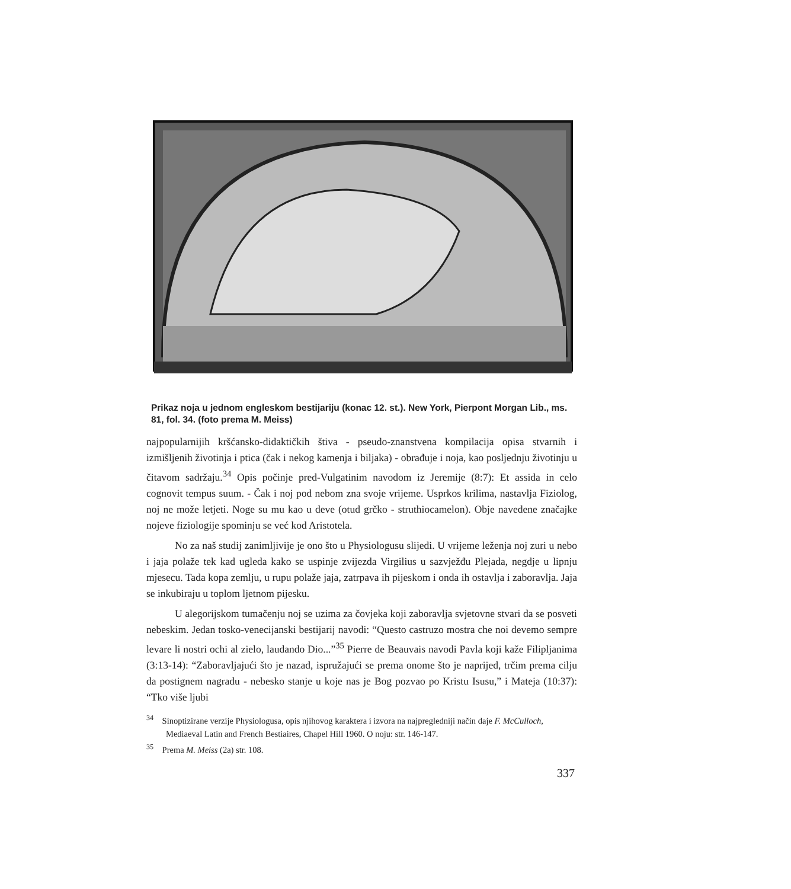Prikaz noja u jednom engleskom bestijariju (konac 12. st.). New York, Pierpont Morgan Lib., ms. 81, fol. 34. (foto prema M. Meiss)
najpopularnijih kršćansko-didaktičkih štiva - pseudo-znanstvena kompilacija opisa stvarnih i izmišljenih životinja i ptica (čak i nekog kamenja i biljaka) - obrađuje i noja, kao posljednju životinju u čitavom sadržaju.<sup>34</sup> Opis počinje pred-Vulgatinim navodom iz Jeremije (8:7): Et assida in celo cognovit tempus suum. - Čak i noj pod nebom zna svoje vrijeme. Usprkos krilima, nastavlja Fiziolog, noj ne može letjeti. Noge su mu kao u deve (otud grčko - struthiocamelon). Obje navedene značajke nojeve fiziologije spominju se već kod Aristotela.
No za naš studij zanimljivije je ono što u Physiologusu slijedi. U vrijeme leženja noj zuri u nebo i jaja polaže tek kad ugleda kako se uspinje zvijezda Virgilius u sazvježđu Plejada, negdje u lipnju mjesecu. Tada kopa zemlju, u rupu polaže jaja, zatrpava ih pijeskom i onda ih ostavlja i zaboravlja. Jaja se inkubiraju u toplom ljetnom pijesku.
U alegorijskom tumačenju noj se uzima za čovjeka koji zaboravlja svjetovne stvari da se posveti nebeskim. Jedan tosko-venecijanski bestijarij navodi: “Questo castruzo mostra che noi devemo sempre levare li nostri ochi al zielo, laudando Dio...”<sup>35</sup> Pierre de Beauvais navodi Pavla koji kaže Filipljanima (3:13-14): “Zaboravljajući što je nazad, ispružajući se prema onome što je naprijed, trčim prema cilju da postignem nagradu - nebesko stanje u koje nas je Bog pozvao po Kristu Isusu,” i Mateja (10:37): “Tko više ljubi
<sup>34</sup> Sinoptizirane verzije Physiologusa, opis njihovog karaktera i izvora na najpregledniji način daje F. McCulloch, Mediaeval Latin and French Bestiaires, Chapel Hill 1960. O noju: str. 146-147.
<sup>35</sup> Prema M. Meiss (2a) str. 108.
337